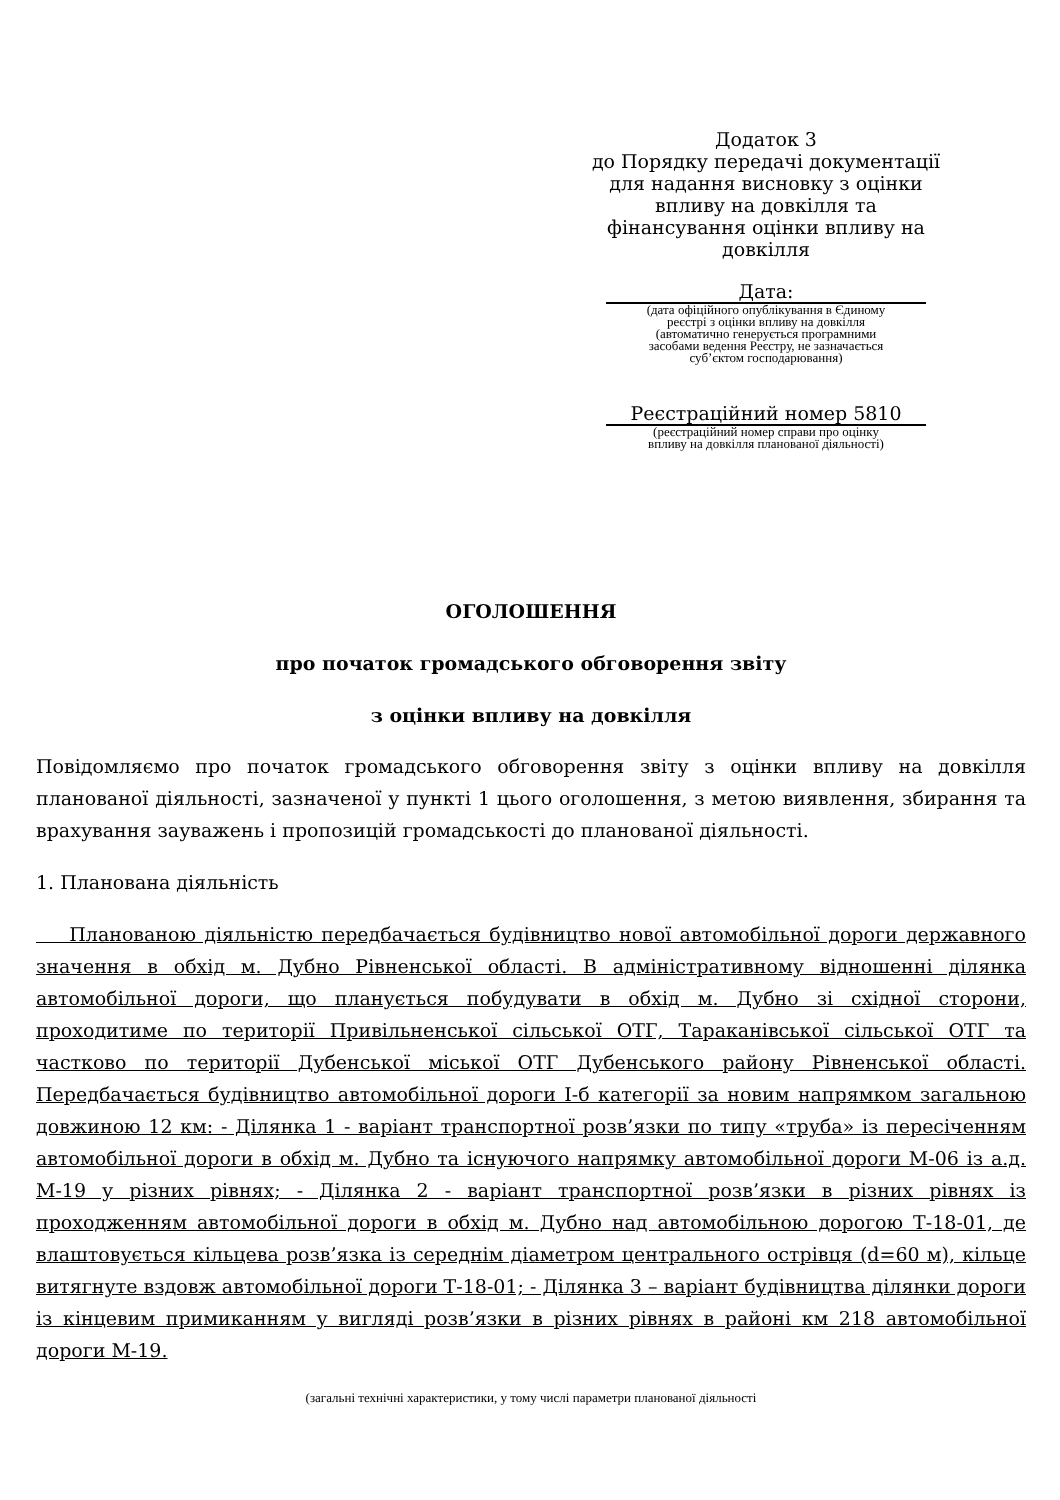Додаток 3
до Порядку передачі документації
для надання висновку з оцінки
впливу на довкілля та
фінансування оцінки впливу на
довкілля
Дата:
(дата офіційного опублікування в Єдиному
реєстрі з оцінки впливу на довкілля
(автоматично генерується програмними
засобами ведення Реєстру, не зазначається
суб’єктом господарювання)
Реєстраційний номер 5810
(реєстраційний номер справи про оцінку
впливу на довкілля планованої діяльності)
ОГОЛОШЕННЯ
про початок громадського обговорення звіту
з оцінки впливу на довкілля
Повідомляємо про початок громадського обговорення звіту з оцінки впливу на довкілля планованої діяльності, зазначеної у пункті 1 цього оголошення, з метою виявлення, збирання та врахування зауважень і пропозицій громадськості до планованої діяльності.
1. Планована діяльність
Планованою діяльністю передбачається будівництво нової автомобільної дороги державного значення в обхід м. Дубно Рівненської області. В адміністративному відношенні ділянка автомобільної дороги, що планується побудувати в обхід м. Дубно зі східної сторони, проходитиме по території Привільненської сільської ОТГ, Тараканівської сільської ОТГ та частково по території Дубенської міської ОТГ Дубенського району Рівненської області. Передбачається будівництво автомобільної дороги І-б категорії за новим напрямком загальною довжиною 12 км: - Ділянка 1 - варіант транспортної розв’язки по типу «труба» із пересіченням автомобільної дороги в обхід м. Дубно та існуючого напрямку автомобільної дороги М-06 із а.д. М-19 у різних рівнях; - Ділянка 2 - варіант транспортної розв’язки в різних рівнях із проходженням автомобільної дороги в обхід м. Дубно над автомобільною дорогою Т-18-01, де влаштовується кільцева розв’язка із середнім діаметром центрального острівця (d=60 м), кільце витягнуте вздовж автомобільної дороги Т-18-01; - Ділянка 3 – варіант будівництва ділянки дороги із кінцевим примиканням у вигляді розв’язки в різних рівнях в районі км 218 автомобільної дороги М-19.
(загальні технічні характеристики, у тому числі параметри планованої діяльності